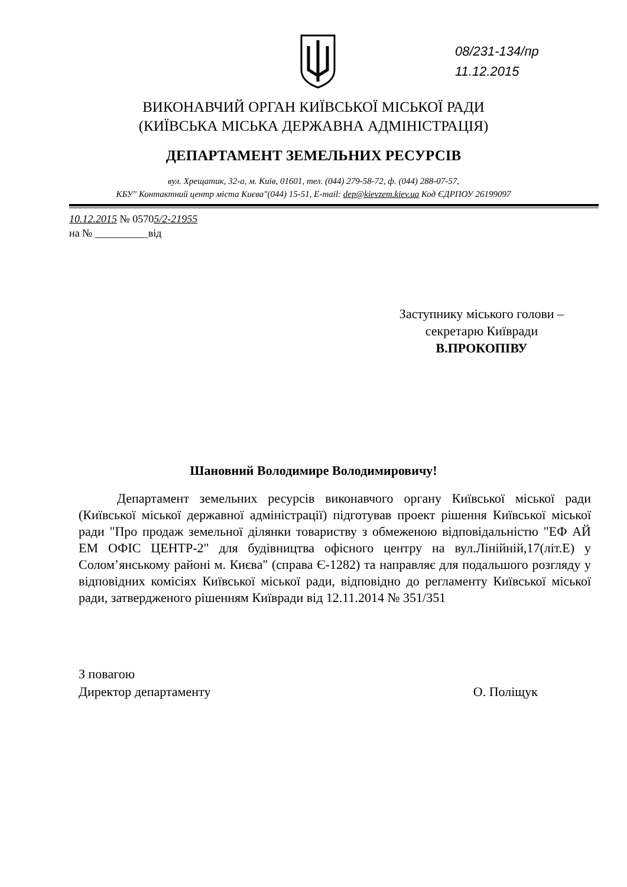08/231-134/пр
11.12.2015
ВИКОНАВЧИЙ ОРГАН КИЇВСЬКОЇ МІСЬКОЇ РАДИ
(КИЇВСЬКА МІСЬКА ДЕРЖАВНА АДМІНІСТРАЦІЯ)
ДЕПАРТАМЕНТ ЗЕМЕЛЬНИХ РЕСУРСІВ
вул. Хрещатик, 32-а, м. Київ, 01601, тел. (044) 279-58-72, ф. (044) 288-07-57,
КБУ" Контактний центр міста Києва"(044) 15-51, E-mail: dep@kievzem.kiev.ua Код ЄДРПОУ 26199097
10.12.2015 № 05705/2-21955
на № __________від
Заступнику міського голови –
секретарю Київради
В.ПРОКОПІВУ
Шановний Володимире Володимировичу!
Департамент земельних ресурсів виконавчого органу Київської міської ради (Київської міської державної адміністрації) підготував проект рішення Київської міської ради "Про продаж земельної ділянки товариству з обмеженою відповідальністю "ЕФ АЙ ЕМ ОФІС ЦЕНТР-2" для будівництва офісного центру на вул.Лінійній,17(літ.Е) у Солом’янському районі м. Києва" (справа Є-1282) та направляє для подальшого розгляду у відповідних комісіях Київської міської ради, відповідно до регламенту Київської міської ради, затвердженого рішенням Київради від 12.11.2014 № 351/351
З повагою
Директор департаменту
О. Поліщук